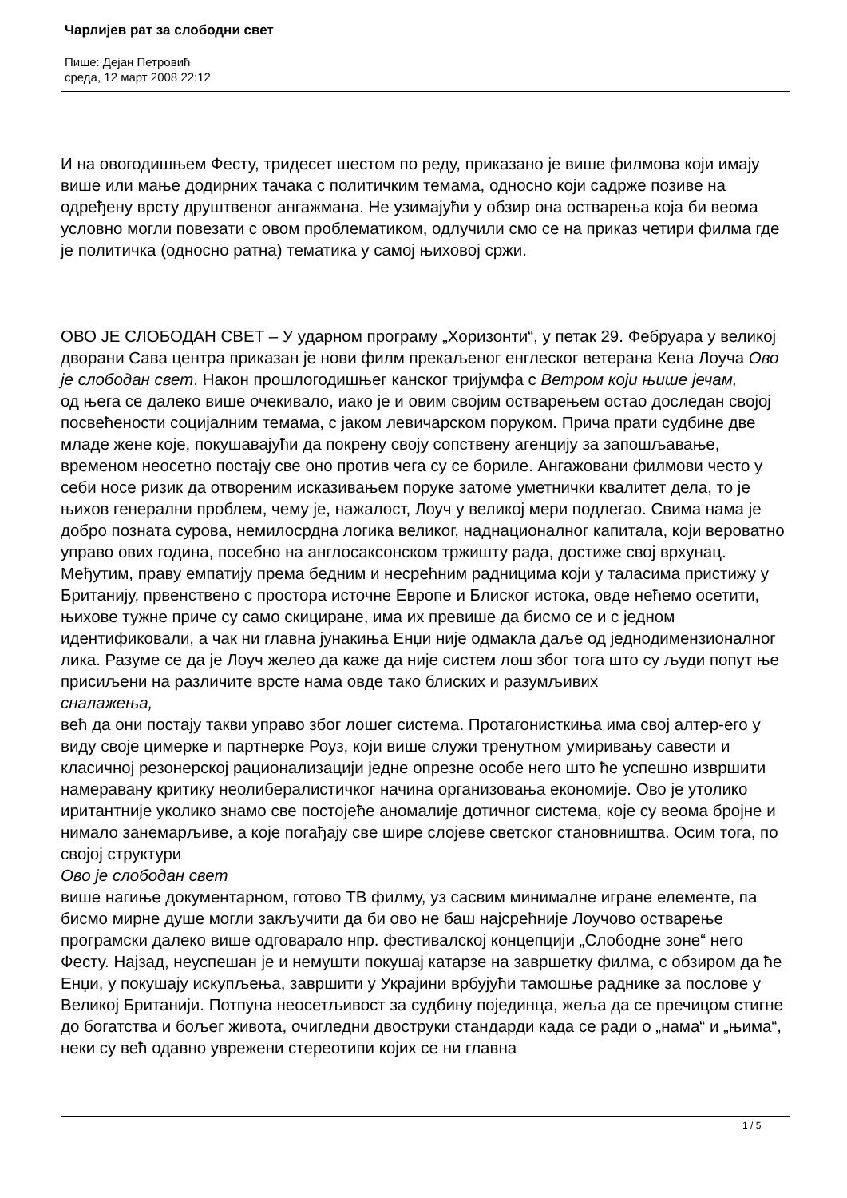Чарлијев рат за слободни свет
Пише: Дејан Петровић
среда, 12 март 2008 22:12
И на овогодишњем Фесту, тридесет шестом по реду, приказано је више филмова који имају више или мање додирних тачака с политичким темама, односно који садрже позиве на одређену врсту друштвеног ангажмана. Не узимајући у обзир она остварења која би веома условно могли повезати с овом проблематиком, одлучили смо се на приказ четири филма где је политичка (односно ратна) тематика у самој њиховој сржи.
ОВО ЈЕ СЛОБОДАН СВЕТ – У ударном програму „Хоризонти“, у петак 29. Фебруара у великој дворани Сава центра приказан је нови филм прекаљеног енглеског ветерана Кена Лоуча Ово је слободан свет. Након прошлогодишњег канског тријумфа с Ветром који њише јечам,
од њега се далеко више очекивало, иако је и овим својим остварењем остао доследан својој посвећености социјалним темама, с јаком левичарском поруком. Прича прати судбине две младе жене које, покушавајући да покрену своју сопствену агенцију за запошљавање, временом неосетно постају све оно против чега су се бориле. Ангажовани филмови често у себи носе ризик да отвореним исказивањем поруке затоме уметнички квалитет дела, то је њихов генерални проблем, чему је, нажалост, Лоуч у великој мери подлегао. Свима нама је добро позната сурова, немилосрдна логика великог, наднационалног капитала, који вероватно управо ових година, посебно на англосаксонском тржишту рада, достиже свој врхунац. Међутим, праву емпатију према бедним и несрећним радницима који у таласима пристижу у Британију, првенствено с простора источне Европе и Блиског истока, овде нећемо осетити, њихове тужне приче су само скициране, има их превише да бисмо се и с једном идентификовали, а чак ни главна јунакиња Енџи није одмакла даље од једнодимензионалног лика. Разуме се да је Лоуч желео да каже да није систем лош због тога што су људи попут ње присиљени на различите врсте нама овде тако блиских и разумљивих
сналажења,
већ да они постају такви управо због лошег система. Протагонисткиња има свој алтер-его у виду своје цимерке и партнерке Роуз, који више служи тренутном умиривању савести и класичној резонерској рационализацији једне опрезне особе него што ће успешно извршити намеравану критику неолибералистичког начина организовања економије. Ово је утолико иритантније уколико знамо све постојеће аномалије дотичног система, које су веома бројне и нимало занемарљиве, а које погађају све шире слојеве светског становништва. Осим тога, по својој структури
Ово је слободан свет
више нагиње документарном, готово ТВ филму, уз сасвим минималне игране елементе, па бисмо мирне душе могли закључити да би ово не баш најсрећније Лоучово остварење програмски далеко више одговарало нпр. фестивалској концепцији „Слободне зоне“ него Фесту. Најзад, неуспешан је и немушти покушај катарзе на завршетку филма, с обзиром да ће Енџи, у покушају искупљења, завршити у Украјини врбујући тамошње раднике за послове у Великој Британији. Потпуна неосетљивост за судбину појединца, жеља да се пречицом стигне до богатства и бољег живота, очигледни двоструки стандарди када се ради о „нама“ и „њима“, неки су већ одавно уврежени стереотипи којих се ни главна
1 / 5